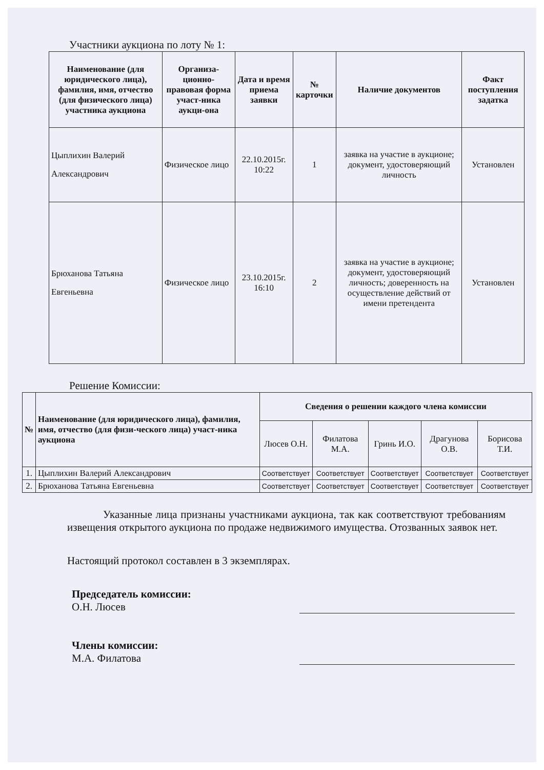Участники аукциона по лоту № 1:
| Наименование (для юридического лица), фамилия, имя, отчество (для физического лица) участника аукциона | Организа-ционно-правовая форма участ-ника аукци-она | Дата и время приема заявки | № карточки | Наличие документов | Факт поступления задатка |
| --- | --- | --- | --- | --- | --- |
| Цыплихин Валерий Александрович | Физическое лицо | 22.10.2015г. 10:22 | 1 | заявка на участие в аукционе; документ, удостоверяющий личность | Установлен |
| Брюханова Татьяна Евгеньевна | Физическое лицо | 23.10.2015г. 16:10 | 2 | заявка на участие в аукционе; документ, удостоверяющий личность; доверенность на осуществление действий от имени претендента | Установлен |
Решение Комиссии:
| № | Наименование (для юридического лица), фамилия, имя, отчество (для физи-ческого лица) участ-ника аукциона | Сведения о решении каждого члена комиссии | | | | |
| --- | --- | --- | --- | --- | --- | --- |
| | | Люсев О.Н. | Филатова М.А. | Гринь И.О. | Драгунова О.В. | Борисова Т.И. |
| 1. | Цыплихин Валерий Александрович | Соответствует | Соответствует | Соответствует | Соответствует | Соответствует |
| 2. | Брюханова Татьяна Евгеньевна | Соответствует | Соответствует | Соответствует | Соответствует | Соответствует |
Указанные лица признаны участниками аукциона, так как соответствуют требованиям извещения открытого аукциона по продаже недвижимого имущества. Отозванных заявок нет.
Настоящий протокол составлен в 3 экземплярах.
Председатель комиссии:
О.Н. Люсев
Члены комиссии:
М.А. Филатова